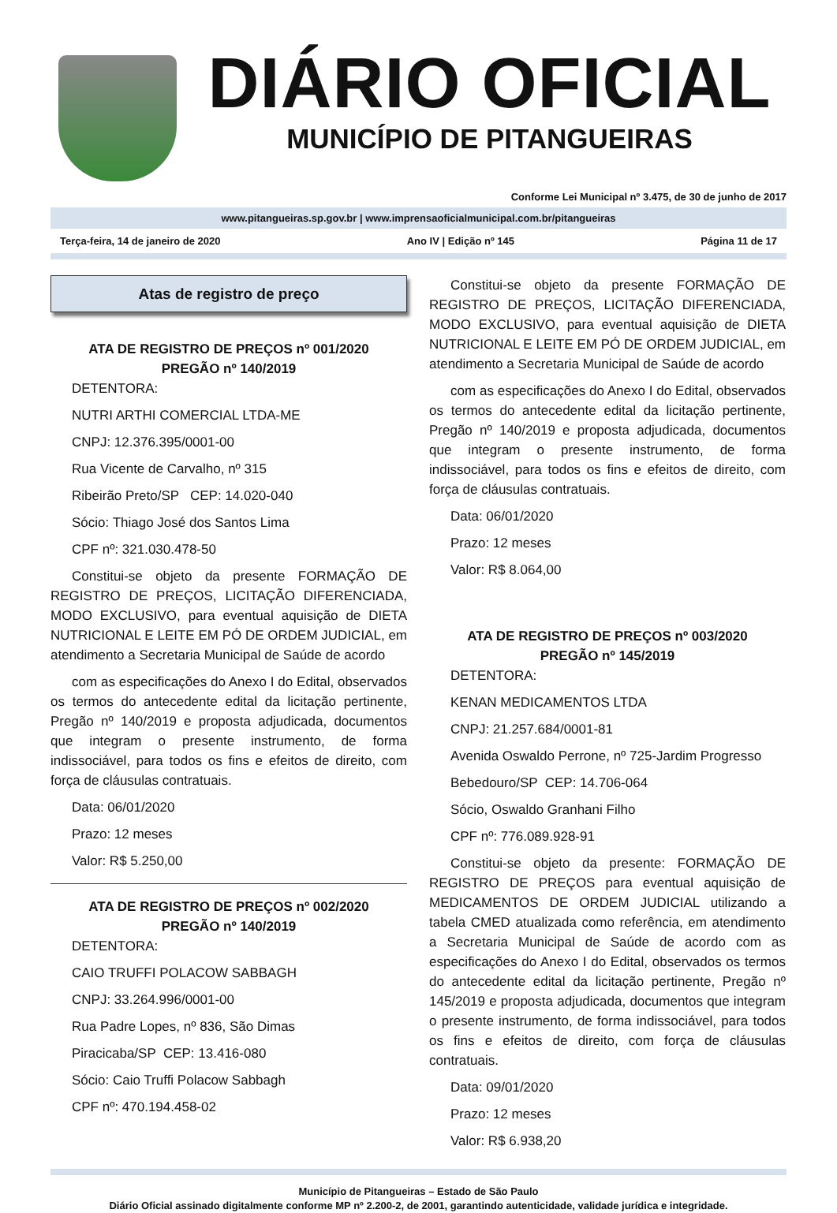DIÁRIO OFICIAL
MUNICÍPIO DE PITANGUEIRAS
Conforme Lei Municipal nº 3.475, de 30 de junho de 2017
www.pitangueiras.sp.gov.br | www.imprensaoficialmunicipal.com.br/pitangueiras
Terça-feira, 14 de janeiro de 2020 Ano IV | Edição nº 145 Página 11 de 17
Atas de registro de preço
ATA DE REGISTRO DE PREÇOS nº 001/2020
PREGÃO nº 140/2019
DETENTORA:
NUTRI ARTHI COMERCIAL LTDA-ME
CNPJ: 12.376.395/0001-00
Rua Vicente de Carvalho, nº 315
Ribeirão Preto/SP CEP: 14.020-040
Sócio: Thiago José dos Santos Lima
CPF nº: 321.030.478-50
Constitui-se objeto da presente FORMAÇÃO DE REGISTRO DE PREÇOS, LICITAÇÃO DIFERENCIADA, MODO EXCLUSIVO, para eventual aquisição de DIETA NUTRICIONAL E LEITE EM PÓ DE ORDEM JUDICIAL, em atendimento a Secretaria Municipal de Saúde de acordo
com as especificações do Anexo I do Edital, observados os termos do antecedente edital da licitação pertinente, Pregão nº 140/2019 e proposta adjudicada, documentos que integram o presente instrumento, de forma indissociável, para todos os fins e efeitos de direito, com força de cláusulas contratuais.
Data: 06/01/2020
Prazo: 12 meses
Valor: R$ 5.250,00
ATA DE REGISTRO DE PREÇOS nº 002/2020
PREGÃO nº 140/2019
DETENTORA:
CAIO TRUFFI POLACOW SABBAGH
CNPJ: 33.264.996/0001-00
Rua Padre Lopes, nº 836, São Dimas
Piracicaba/SP CEP: 13.416-080
Sócio: Caio Truffi Polacow Sabbagh
CPF nº: 470.194.458-02
Constitui-se objeto da presente FORMAÇÃO DE REGISTRO DE PREÇOS, LICITAÇÃO DIFERENCIADA, MODO EXCLUSIVO, para eventual aquisição de DIETA NUTRICIONAL E LEITE EM PÓ DE ORDEM JUDICIAL, em atendimento a Secretaria Municipal de Saúde de acordo
com as especificações do Anexo I do Edital, observados os termos do antecedente edital da licitação pertinente, Pregão nº 140/2019 e proposta adjudicada, documentos que integram o presente instrumento, de forma indissociável, para todos os fins e efeitos de direito, com força de cláusulas contratuais.
Data: 06/01/2020
Prazo: 12 meses
Valor: R$ 8.064,00
ATA DE REGISTRO DE PREÇOS nº 003/2020
PREGÃO nº 145/2019
DETENTORA:
KENAN MEDICAMENTOS LTDA
CNPJ: 21.257.684/0001-81
Avenida Oswaldo Perrone, nº 725-Jardim Progresso
Bebedouro/SP CEP: 14.706-064
Sócio, Oswaldo Granhani Filho
CPF nº: 776.089.928-91
Constitui-se objeto da presente: FORMAÇÃO DE REGISTRO DE PREÇOS para eventual aquisição de MEDICAMENTOS DE ORDEM JUDICIAL utilizando a tabela CMED atualizada como referência, em atendimento a Secretaria Municipal de Saúde de acordo com as especificações do Anexo I do Edital, observados os termos do antecedente edital da licitação pertinente, Pregão nº 145/2019 e proposta adjudicada, documentos que integram o presente instrumento, de forma indissociável, para todos os fins e efeitos de direito, com força de cláusulas contratuais.
Data: 09/01/2020
Prazo: 12 meses
Valor: R$ 6.938,20
Município de Pitangueiras – Estado de São Paulo
Diário Oficial assinado digitalmente conforme MP nº 2.200-2, de 2001, garantindo autenticidade, validade jurídica e integridade.